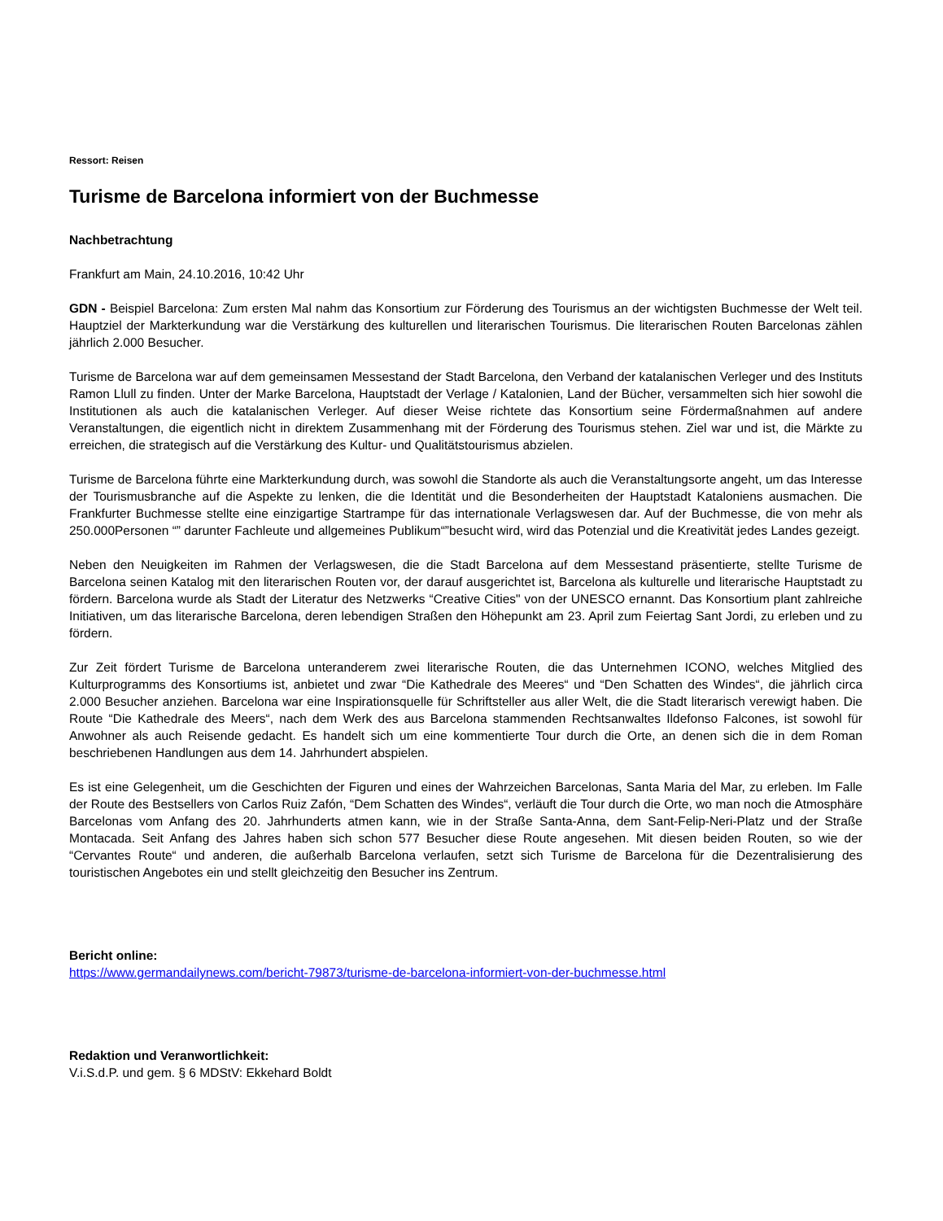Ressort: Reisen
Turisme de Barcelona informiert von der Buchmesse
Nachbetrachtung
Frankfurt am Main, 24.10.2016, 10:42 Uhr
GDN - Beispiel Barcelona: Zum ersten Mal nahm das Konsortium zur Förderung des Tourismus an der wichtigsten Buchmesse der Welt teil. Hauptziel der Markterkundung war die Verstärkung des kulturellen und literarischen Tourismus. Die literarischen Routen Barcelonas zählen jährlich 2.000 Besucher.
Turisme de Barcelona war auf dem gemeinsamen Messestand der Stadt Barcelona, den Verband der katalanischen Verleger und des Instituts Ramon Llull zu finden. Unter der Marke Barcelona, Hauptstadt der Verlage / Katalonien, Land der Bücher, versammelten sich hier sowohl die Institutionen als auch die katalanischen Verleger. Auf dieser Weise richtete das Konsortium seine Fördermaßnahmen auf andere Veranstaltungen, die eigentlich nicht in direktem Zusammenhang mit der Förderung des Tourismus stehen. Ziel war und ist, die Märkte zu erreichen, die strategisch auf die Verstärkung des Kultur- und Qualitätstourismus abzielen.
Turisme de Barcelona führte eine Markterkundung durch, was sowohl die Standorte als auch die Veranstaltungsorte angeht, um das Interesse der Tourismusbranche auf die Aspekte zu lenken, die die Identität und die Besonderheiten der Hauptstadt Kataloniens ausmachen. Die Frankfurter Buchmesse stellte eine einzigartige Startrampe für das internationale Verlagswesen dar. Auf der Buchmesse, die von mehr als 250.000Personen “” darunter Fachleute und allgemeines Publikum“”besucht wird, wird das Potenzial und die Kreativität jedes Landes gezeigt.
Neben den Neuigkeiten im Rahmen der Verlagswesen, die die Stadt Barcelona auf dem Messestand präsentierte, stellte Turisme de Barcelona seinen Katalog mit den literarischen Routen vor, der darauf ausgerichtet ist, Barcelona als kulturelle und literarische Hauptstadt zu fördern. Barcelona wurde als Stadt der Literatur des Netzwerks “Creative Cities" von der UNESCO ernannt. Das Konsortium plant zahlreiche Initiativen, um das literarische Barcelona, deren lebendigen Straßen den Höhepunkt am 23. April zum Feiertag Sant Jordi, zu erleben und zu fördern.
Zur Zeit fördert Turisme de Barcelona unteranderem zwei literarische Routen, die das Unternehmen ICONO, welches Mitglied des Kulturprogramms des Konsortiums ist, anbietet und zwar “Die Kathedrale des Meeres“ und “Den Schatten des Windes“, die jährlich circa 2.000 Besucher anziehen. Barcelona war eine Inspirationsquelle für Schriftsteller aus aller Welt, die die Stadt literarisch verewigt haben. Die Route “Die Kathedrale des Meers“, nach dem Werk des aus Barcelona stammenden Rechtsanwaltes Ildefonso Falcones, ist sowohl für Anwohner als auch Reisende gedacht. Es handelt sich um eine kommentierte Tour durch die Orte, an denen sich die in dem Roman beschriebenen Handlungen aus dem 14. Jahrhundert abspielen.
Es ist eine Gelegenheit, um die Geschichten der Figuren und eines der Wahrzeichen Barcelonas, Santa Maria del Mar, zu erleben. Im Falle der Route des Bestsellers von Carlos Ruiz Zafón, “Dem Schatten des Windes“, verläuft die Tour durch die Orte, wo man noch die Atmosphäre Barcelonas vom Anfang des 20. Jahrhunderts atmen kann, wie in der Straße Santa-Anna, dem Sant-Felip-Neri-Platz und der Straße Montacada. Seit Anfang des Jahres haben sich schon 577 Besucher diese Route angesehen. Mit diesen beiden Routen, so wie der “Cervantes Route“ und anderen, die außerhalb Barcelona verlaufen, setzt sich Turisme de Barcelona für die Dezentralisierung des touristischen Angebotes ein und stellt gleichzeitig den Besucher ins Zentrum.
Bericht online:
https://www.germandailynews.com/bericht-79873/turisme-de-barcelona-informiert-von-der-buchmesse.html
Redaktion und Veranwortlichkeit:
V.i.S.d.P. und gem. § 6 MDStV: Ekkehard Boldt